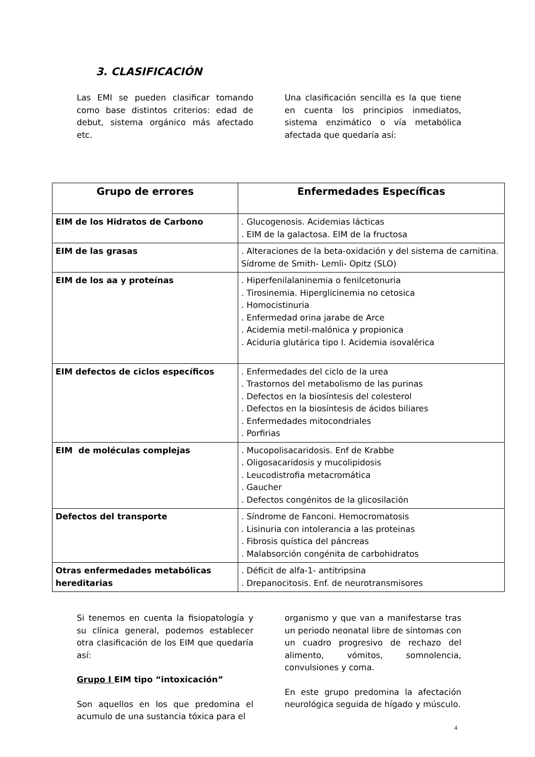3. CLASIFICACIÓN
Las EMI se pueden clasificar tomando como base distintos criterios: edad de debut, sistema orgánico más afectado etc.
Una clasificación sencilla es la que tiene en cuenta los principios inmediatos, sistema enzimático o vía metabólica afectada que quedaría así:
| Grupo de errores | Enfermedades Específicas |
| --- | --- |
| EIM de los Hidratos de Carbono | . Glucogenosis. Acidemias lácticas . EIM de la galactosa. EIM de la fructosa |
| EIM de las grasas | . Alteraciones de la beta-oxidación y del sistema de carnitina. Sídrome de Smith- Lemli- Opitz (SLO) |
| EIM de los aa y proteínas | . Hiperfenilalaninemia o fenilcetonuria . Tirosinemia. Hiperglicinemia no cetosica . Homocistinuria . Enfermedad orina jarabe de Arce . Acidemia metil-malónica y propionica . Aciduria glutárica tipo I. Acidemia isovalérica |
| EIM defectos de ciclos específicos | . Enfermedades del ciclo de la urea . Trastornos del metabolismo de las purinas . Defectos en la biosíntesis del colesterol . Defectos en la biosíntesis de ácidos biliares . Enfermedades mitocondriales . Porfirias |
| EIM de moléculas complejas | . Mucopolisacaridosis. Enf de Krabbe . Oligosacaridosis y mucolipidosis . Leucodistrofia metacromática . Gaucher . Defectos congénitos de la glicosilación |
| Defectos del transporte | . Síndrome de Fanconi. Hemocromatosis . Lisinuria con intolerancia a las proteinas . Fibrosis quística del páncreas . Malabsorción congénita de carbohidratos |
| Otras enfermedades metabólicas hereditarias | . Déficit de alfa-1- antitripsina . Drepanocitosis. Enf. de neurotransmisores |
Si tenemos en cuenta la fisiopatología y su clínica general, podemos establecer otra clasificación de los EIM que quedaría así:
Grupo I EIM tipo “intoxicación”
Son aquellos en los que predomina el acumulo de una sustancia tóxica para el
organismo y que van a manifestarse tras un periodo neonatal libre de síntomas con un cuadro progresivo de rechazo del alimento, vómitos, somnolencia, convulsiones y coma.
En este grupo predomina la afectación neurológica seguida de hígado y músculo.
4